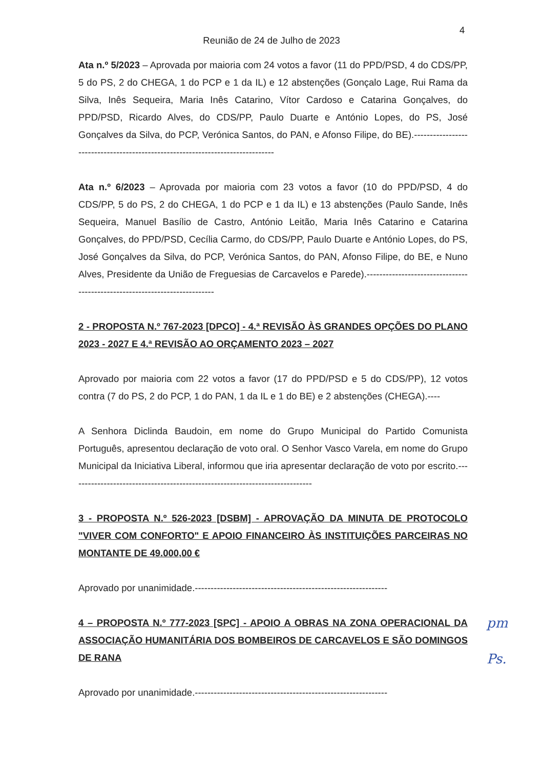4
Reunião de 24 de Julho de 2023
Ata n.º 5/2023 – Aprovada por maioria com 24 votos a favor (11 do PPD/PSD, 4 do CDS/PP, 5 do PS, 2 do CHEGA, 1 do PCP e 1 da IL) e 12 abstenções (Gonçalo Lage, Rui Rama da Silva, Inês Sequeira, Maria Inês Catarino, Vítor Cardoso e Catarina Gonçalves, do PPD/PSD, Ricardo Alves, do CDS/PP, Paulo Duarte e António Lopes, do PS, José Gonçalves da Silva, do PCP, Verónica Santos, do PAN, e Afonso Filipe, do BE).-------------------------------------------------------------------------------
Ata n.º 6/2023 – Aprovada por maioria com 23 votos a favor (10 do PPD/PSD, 4 do CDS/PP, 5 do PS, 2 do CHEGA, 1 do PCP e 1 da IL) e 13 abstenções (Paulo Sande, Inês Sequeira, Manuel Basílio de Castro, António Leitão, Maria Inês Catarino e Catarina Gonçalves, do PPD/PSD, Cecília Carmo, do CDS/PP, Paulo Duarte e António Lopes, do PS, José Gonçalves da Silva, do PCP, Verónica Santos, do PAN, Afonso Filipe, do BE, e Nuno Alves, Presidente da União de Freguesias de Carcavelos e Parede).---------------------------------------------------------------------------
2 - PROPOSTA N.º 767-2023 [DPCO] - 4.ª REVISÃO ÀS GRANDES OPÇÕES DO PLANO 2023 - 2027 E 4.ª REVISÃO AO ORÇAMENTO 2023 – 2027
Aprovado por maioria com 22 votos a favor (17 do PPD/PSD e 5 do CDS/PP), 12 votos contra (7 do PS, 2 do PCP, 1 do PAN, 1 da IL e 1 do BE) e 2 abstenções (CHEGA).----
A Senhora Diclinda Baudoin, em nome do Grupo Municipal do Partido Comunista Português, apresentou declaração de voto oral. O Senhor Vasco Varela, em nome do Grupo Municipal da Iniciativa Liberal, informou que iria apresentar declaração de voto por escrito.-----------------------------------------------------------------------------
3 - PROPOSTA N.º 526-2023 [DSBM] - APROVAÇÃO DA MINUTA DE PROTOCOLO "VIVER COM CONFORTO" E APOIO FINANCEIRO ÀS INSTITUIÇÕES PARCEIRAS NO MONTANTE DE 49.000,00 €
Aprovado por unanimidade.-------------------------------------------------------------
4 – PROPOSTA N.º 777-2023 [SPC] - APOIO A OBRAS NA ZONA OPERACIONAL DA ASSOCIAÇÃO HUMANITÁRIA DOS BOMBEIROS DE CARCAVELOS E SÃO DOMINGOS DE RANA
Aprovado por unanimidade.-------------------------------------------------------------
pm
Ps.